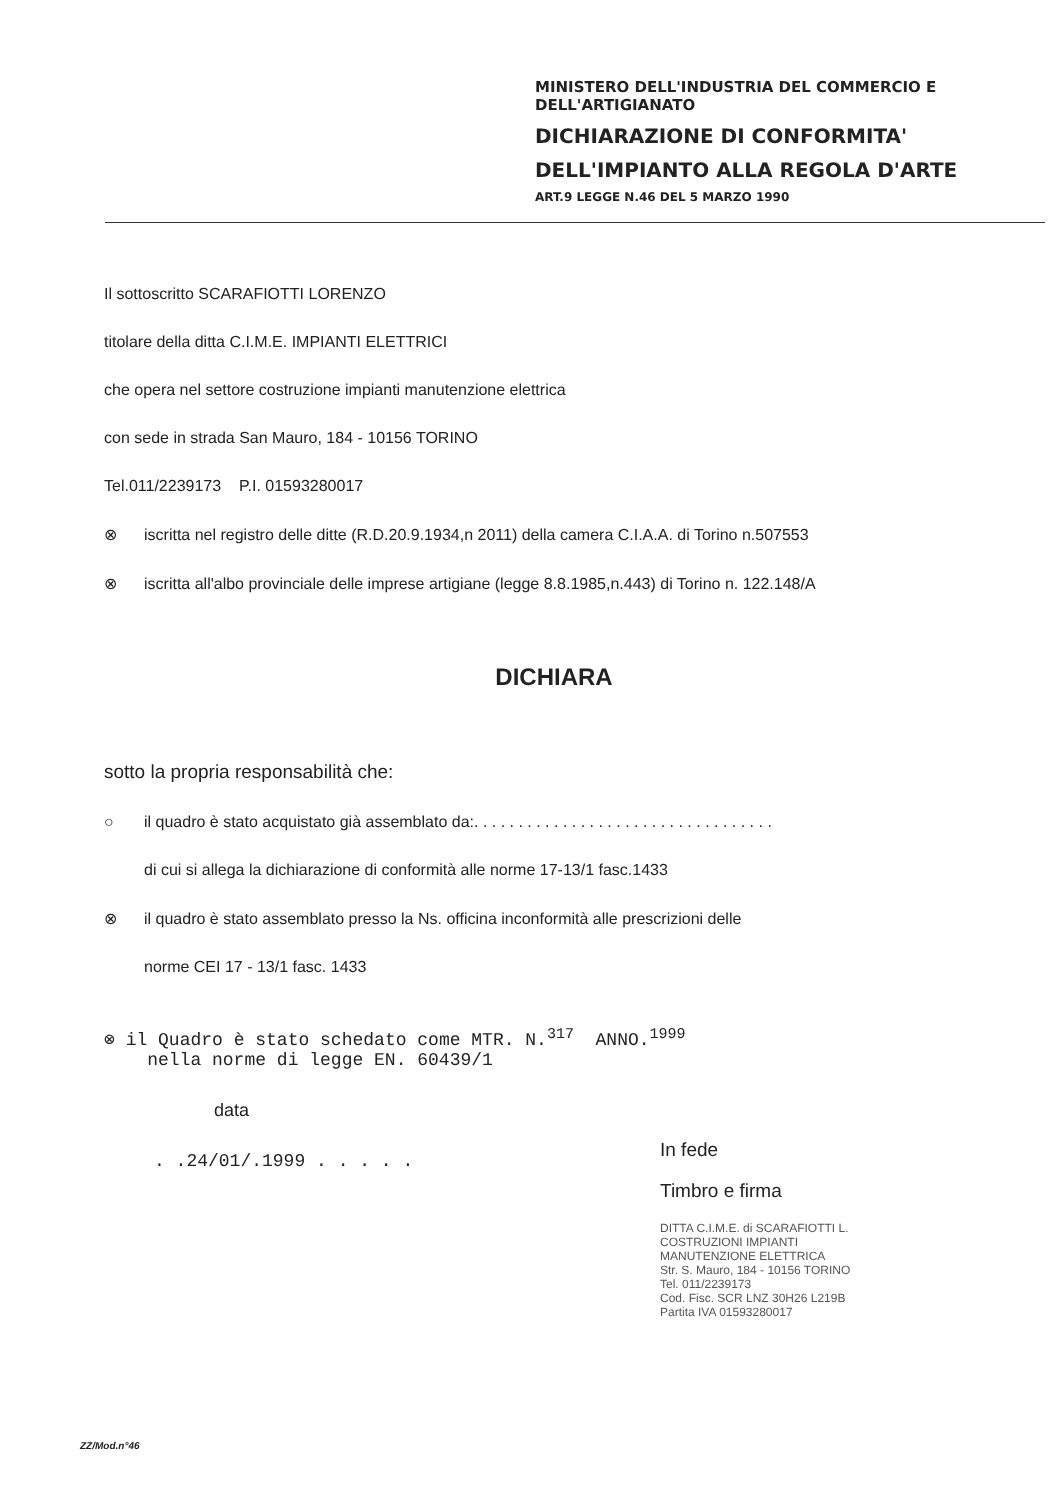MINISTERO DELL'INDUSTRIA DEL COMMERCIO E DELL'ARTIGIANATO
DICHIARAZIONE DI CONFORMITA'
DELL'IMPIANTO ALLA REGOLA D'ARTE
ART.9 LEGGE N.46 DEL 5 MARZO 1990
Il sottoscritto SCARAFIOTTI LORENZO
titolare della ditta C.I.M.E. IMPIANTI ELETTRICI
che opera nel settore costruzione impianti manutenzione elettrica
con sede in strada San Mauro, 184 - 10156 TORINO
Tel.011/2239173 P.I. 01593280017
⊗ iscritta nel registro delle ditte (R.D.20.9.1934,n 2011) della camera C.I.A.A. di Torino n.507553
⊗ iscritta all'albo provinciale delle imprese artigiane (legge 8.8.1985,n.443) di Torino n. 122.148/A
DICHIARA
sotto la propria responsabilità che:
○ il quadro è stato acquistato già assemblato da:. . . . . . . . . . . . . . . . . . . . . . . . . . . . . . . . . .
di cui si allega la dichiarazione di conformità alle norme 17-13/1 fasc.1433
⊗ il quadro è stato assemblato presso la Ns. officina inconformità alle prescrizioni delle
norme CEI 17 - 13/1 fasc. 1433
⊗ il Quadro è stato schedato come MTR. N.<sup>317</sup> ANNO.<sup>1999</sup>
nella norme di legge EN. 60439/1
data
. .24/01/.1999 . . . . .
In fede
Timbro e firma
DITTA C.I.M.E. di SCARAFIOTTI L.
COSTRUZIONI IMPIANTI
MANUTENZIONE ELETTRICA
Str. S. Mauro, 184 - 10156 TORINO
Tel. 011/2239173
Cod. Fisc. SCR LNZ 30H26 L219B
Partita IVA 01593280017
ZZ/Mod.n°46